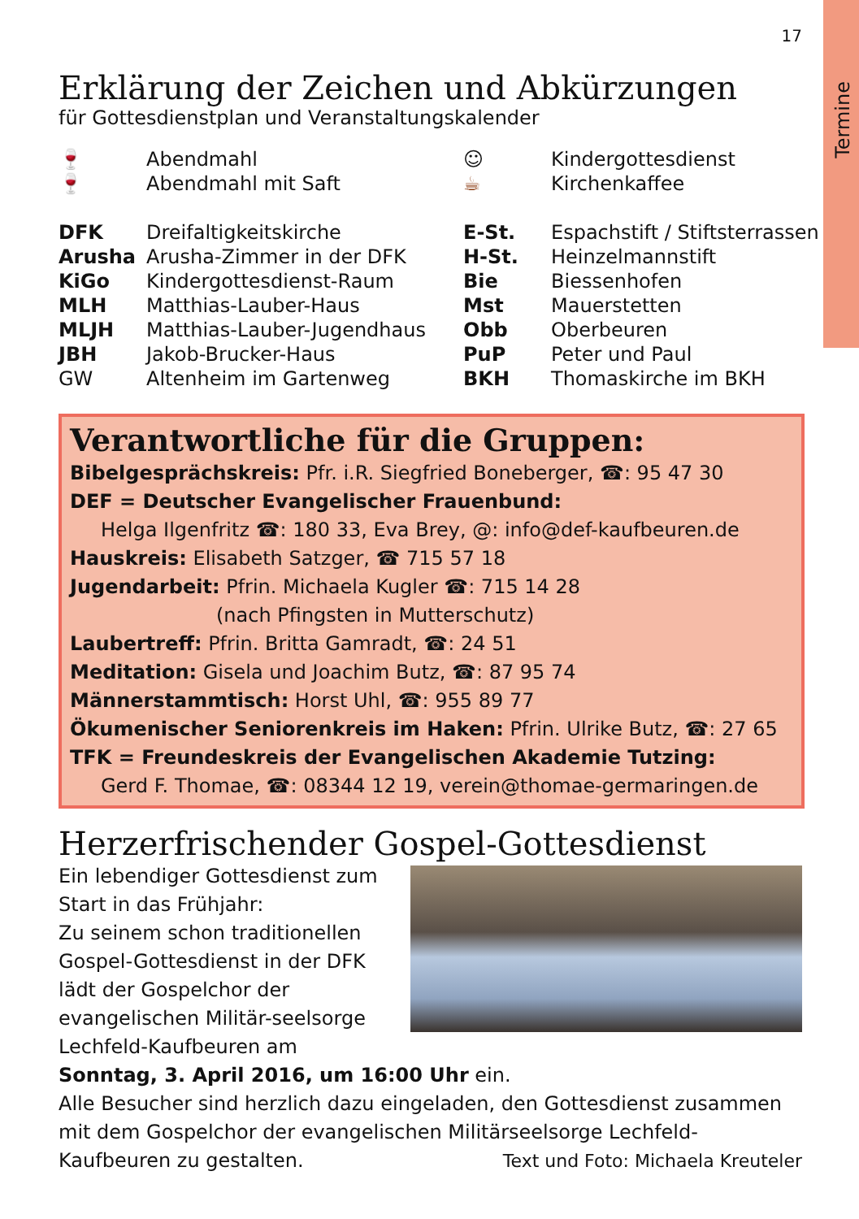Termine
17
Erklärung der Zeichen und Abkürzungen
für Gottesdienstplan und Veranstaltungskalender
| 🍷 | Abendmahl | ☺ | Kindergottesdienst |
| 🍷 | Abendmahl mit Saft | ☕ | Kirchenkaffee |
| DFK | Dreifaltigkeitskirche | E-St. | Espachstift / Stiftsterrassen |
| Arusha | Arusha-Zimmer in der DFK | H-St. | Heinzelmannstift |
| KiGo | Kindergottesdienst-Raum | Bie | Biessenhofen |
| MLH | Matthias-Lauber-Haus | Mst | Mauerstetten |
| MLJH | Matthias-Lauber-Jugendhaus | Obb | Oberbeuren |
| JBH | Jakob-Brucker-Haus | PuP | Peter und Paul |
| GW | Altenheim im Gartenweg | BKH | Thomaskirche im BKH |
Verantwortliche für die Gruppen:
Bibelgesprächskreis: Pfr. i.R. Siegfried Boneberger, ☎: 95 47 30
DEF = Deutscher Evangelischer Frauenbund:
Helga Ilgenfritz ☎: 180 33, Eva Brey, @: info@def-kaufbeuren.de
Hauskreis: Elisabeth Satzger, ☎ 715 57 18
Jugendarbeit: Pfrin. Michaela Kugler ☎: 715 14 28
(nach Pfingsten in Mutterschutz)
Laubertreff: Pfrin. Britta Gamradt, ☎: 24 51
Meditation: Gisela und Joachim Butz, ☎: 87 95 74
Männerstammtisch: Horst Uhl, ☎: 955 89 77
Ökumenischer Seniorenkreis im Haken: Pfrin. Ulrike Butz, ☎: 27 65
TFK = Freundeskreis der Evangelischen Akademie Tutzing:
Gerd F. Thomae, ☎: 08344 12 19, verein@thomae-germaringen.de
Herzerfrischender Gospel-Gottesdienst
Ein lebendiger Gottesdienst zum Start in das Frühjahr:
Zu seinem schon traditionellen Gospel-Gottesdienst in der DFK lädt der Gospelchor der evangelischen Militär-seelsorge Lechfeld-Kaufbeuren am
Sonntag, 3. April 2016, um 16:00 Uhr ein.
Alle Besucher sind herzlich dazu eingeladen, den Gottesdienst zusammen mit dem Gospelchor der evangelischen Militärseelsorge Lechfeld-Kaufbeuren zu gestalten. Text und Foto: Michaela Kreuteler